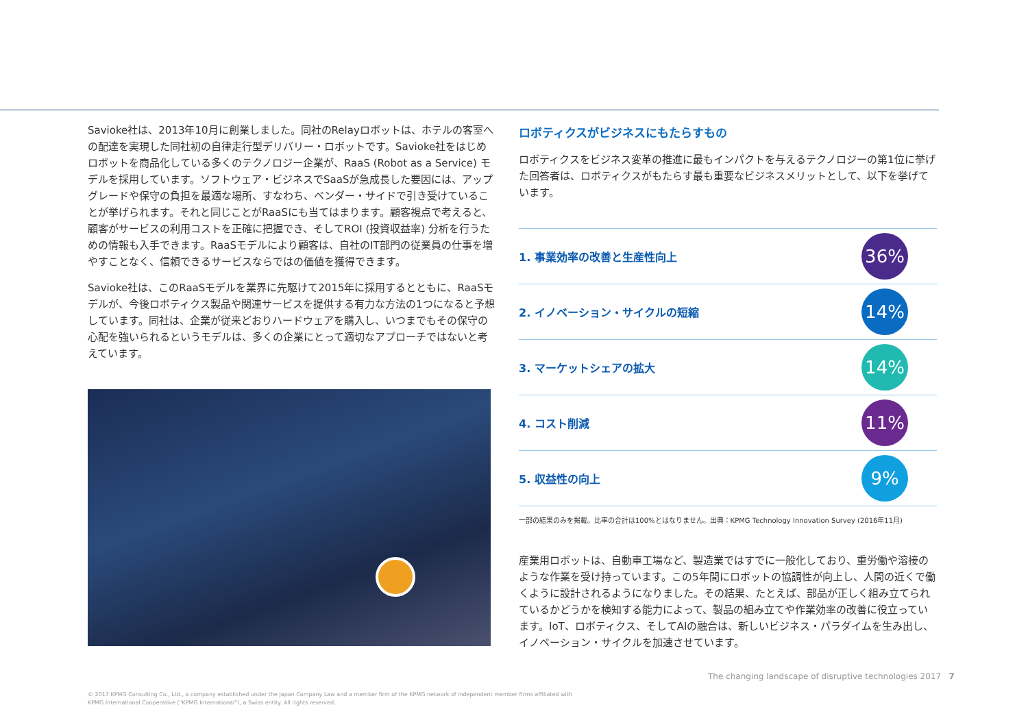Savioke社は、2013年10月に創業しました。同社のRelayロボットは、ホテルの客室への配達を実現した同社初の自律走行型デリバリー・ロボットです。Savioke社をはじめロボットを商品化している多くのテクノロジー企業が、RaaS (Robot as a Service) モデルを採用しています。ソフトウェア・ビジネスでSaaSが急成長した要因には、アップグレードや保守の負担を最適な場所、すなわち、ベンダー・サイドで引き受けていることが挙げられます。それと同じことがRaaSにも当てはまります。顧客視点で考えると、顧客がサービスの利用コストを正確に把握でき、そしてROI (投資収益率) 分析を行うための情報も入手できます。RaaSモデルにより顧客は、自社のIT部門の従業員の仕事を増やすことなく、信頼できるサービスならではの価値を獲得できます。
Savioke社は、このRaaSモデルを業界に先駆けて2015年に採用するとともに、RaaSモデルが、今後ロボティクス製品や関連サービスを提供する有力な方法の1つになると予想しています。同社は、企業が従来どおりハードウェアを購入し、いつまでもその保守の心配を強いられるというモデルは、多くの企業にとって適切なアプローチではないと考えています。
ロボティクスがビジネスにもたらすもの
ロボティクスをビジネス変革の推進に最もインパクトを与えるテクノロジーの第1位に挙げた回答者は、ロボティクスがもたらす最も重要なビジネスメリットとして、以下を挙げています。
1. 事業効率の改善と生産性向上 36%
2. イノベーション・サイクルの短縮 14%
3. マーケットシェアの拡大 14%
4. コスト削減 11%
5. 収益性の向上 9%
一部の結果のみを掲載。比率の合計は100%とはなりません。出典：KPMG Technology Innovation Survey (2016年11月)
産業用ロボットは、自動車工場など、製造業ではすでに一般化しており、重労働や溶接のような作業を受け持っています。この5年間にロボットの協調性が向上し、人間の近くで働くように設計されるようになりました。その結果、たとえば、部品が正しく組み立てられているかどうかを検知する能力によって、製品の組み立てや作業効率の改善に役立っています。IoT、ロボティクス、そしてAIの融合は、新しいビジネス・パラダイムを生み出し、イノベーション・サイクルを加速させています。
The changing landscape of disruptive technologies 2017 7
© 2017 KPMG Consulting Co., Ltd., a company established under the Japan Company Law and a member firm of the KPMG network of independent member firms affiliated with
KPMG International Cooperative (“KPMG International”), a Swiss entity. All rights reserved.